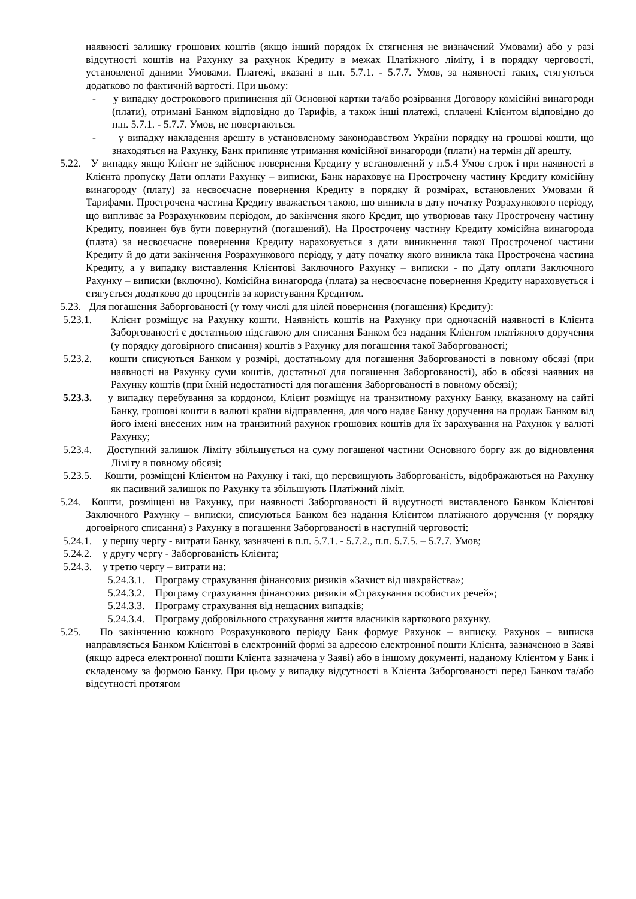наявності залишку грошових коштів (якщо інший порядок їх стягнення не визначений Умовами) або у разі відсутності коштів на Рахунку за рахунок Кредиту в межах Платіжного ліміту, і в порядку черговості, установленої даними Умовами. Платежі, вказані в п.п. 5.7.1. - 5.7.7. Умов, за наявності таких, стягуються додатково по фактичній вартості. При цьому:
- у випадку дострокового припинення дії Основної картки та/або розірвання Договору комісійні винагороди (плати), отримані Банком відповідно до Тарифів, а також інші платежі, сплачені Клієнтом відповідно до п.п. 5.7.1. - 5.7.7. Умов, не повертаються.
- у випадку накладення арешту в установленому законодавством України порядку на грошові кошти, що знаходяться на Рахунку, Банк припиняє утримання комісійної винагороди (плати) на термін дії арешту.
5.22. У випадку якщо Клієнт не здійснює повернення Кредиту у встановлений у п.5.4 Умов строк і при наявності в Клієнта пропуску Дати оплати Рахунку – виписки, Банк нараховує на Прострочену частину Кредиту комісійну винагороду (плату) за несвоєчасне повернення Кредиту в порядку й розмірах, встановлених Умовами й Тарифами. Прострочена частина Кредиту вважається такою, що виникла в дату початку Розрахункового періоду, що випливає за Розрахунковим періодом, до закінчення якого Кредит, що утворював таку Прострочену частину Кредиту, повинен був бути повернутий (погашений). На Прострочену частину Кредиту комісійна винагорода (плата) за несвоєчасне повернення Кредиту нараховується з дати виникнення такої Простроченої частини Кредиту й до дати закінчення Розрахункового періоду, у дату початку якого виникла така Прострочена частина Кредиту, а у випадку виставлення Клієнтові Заключного Рахунку – виписки - по Дату оплати Заключного Рахунку – виписки (включно). Комісійна винагорода (плата) за несвоєчасне повернення Кредиту нараховується і стягується додатково до процентів за користування Кредитом.
5.23. Для погашення Заборгованості (у тому числі для цілей повернення (погашення) Кредиту):
5.23.1. Клієнт розміщує на Рахунку кошти. Наявність коштів на Рахунку при одночасній наявності в Клієнта Заборгованості є достатньою підставою для списання Банком без надання Клієнтом платіжного доручення (у порядку договірного списання) коштів з Рахунку для погашення такої Заборгованості;
5.23.2. кошти списуються Банком у розмірі, достатньому для погашення Заборгованості в повному обсязі (при наявності на Рахунку суми коштів, достатньої для погашення Заборгованості), або в обсязі наявних на Рахунку коштів (при їхній недостатності для погашення Заборгованості в повному обсязі);
5.23.3. у випадку перебування за кордоном, Клієнт розміщує на транзитному рахунку Банку, вказаному на сайті Банку, грошові кошти в валюті країни відправлення, для чого надає Банку доручення на продаж Банком від його імені внесених ним на транзитний рахунок грошових коштів для їх зарахування на Рахунок у валюті Рахунку;
5.23.4. Доступний залишок Ліміту збільшується на суму погашеної частини Основного боргу аж до відновлення Ліміту в повному обсязі;
5.23.5. Кошти, розміщені Клієнтом на Рахунку і такі, що перевищують Заборгованість, відображаються на Рахунку як пасивний залишок по Рахунку та збільшують Платіжний ліміт.
5.24. Кошти, розміщені на Рахунку, при наявності Заборгованості й відсутності виставленого Банком Клієнтові Заключного Рахунку – виписки, списуються Банком без надання Клієнтом платіжного доручення (у порядку договірного списання) з Рахунку в погашення Заборгованості в наступній черговості:
5.24.1. у першу чергу - витрати Банку, зазначені в п.п. 5.7.1. - 5.7.2., п.п. 5.7.5. – 5.7.7. Умов;
5.24.2. у другу чергу - Заборгованість Клієнта;
5.24.3. у третю чергу – витрати на:
5.24.3.1. Програму страхування фінансових ризиків «Захист від шахрайства»;
5.24.3.2. Програму страхування фінансових ризиків «Страхування особистих речей»;
5.24.3.3. Програму страхування від нещасних випадків;
5.24.3.4. Програму добровільного страхування життя власників карткового рахунку.
5.25. По закінченню кожного Розрахункового періоду Банк формує Рахунок – виписку. Рахунок – виписка направляється Банком Клієнтові в електронній формі за адресою електронної пошти Клієнта, зазначеною в Заяві (якщо адреса електронної пошти Клієнта зазначена у Заяві) або в іншому документі, наданому Клієнтом у Банк і складеному за формою Банку. При цьому у випадку відсутності в Клієнта Заборгованості перед Банком та/або відсутності протягом